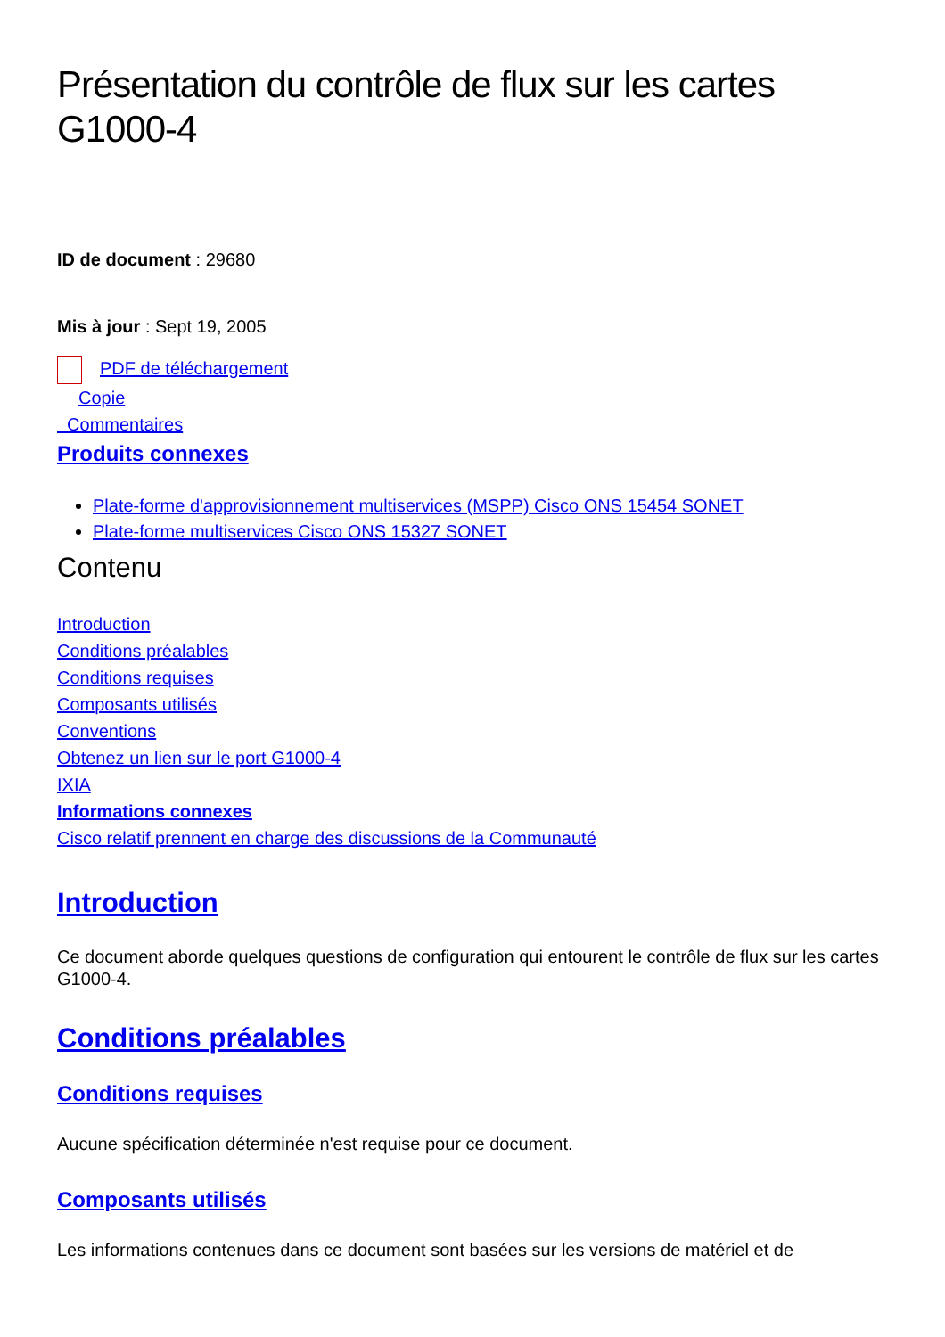Présentation du contrôle de flux sur les cartes G1000-4
ID de document : 29680
Mis à jour : Sept 19, 2005
PDF de téléchargement
Copie
Commentaires
Produits connexes
Plate-forme d'approvisionnement multiservices (MSPP) Cisco ONS 15454 SONET
Plate-forme multiservices Cisco ONS 15327 SONET
Contenu
Introduction
Conditions préalables
Conditions requises
Composants utilisés
Conventions
Obtenez un lien sur le port G1000-4
IXIA
Informations connexes
Cisco relatif prennent en charge des discussions de la Communauté
Introduction
Ce document aborde quelques questions de configuration qui entourent le contrôle de flux sur les cartes G1000-4.
Conditions préalables
Conditions requises
Aucune spécification déterminée n'est requise pour ce document.
Composants utilisés
Les informations contenues dans ce document sont basées sur les versions de matériel et de